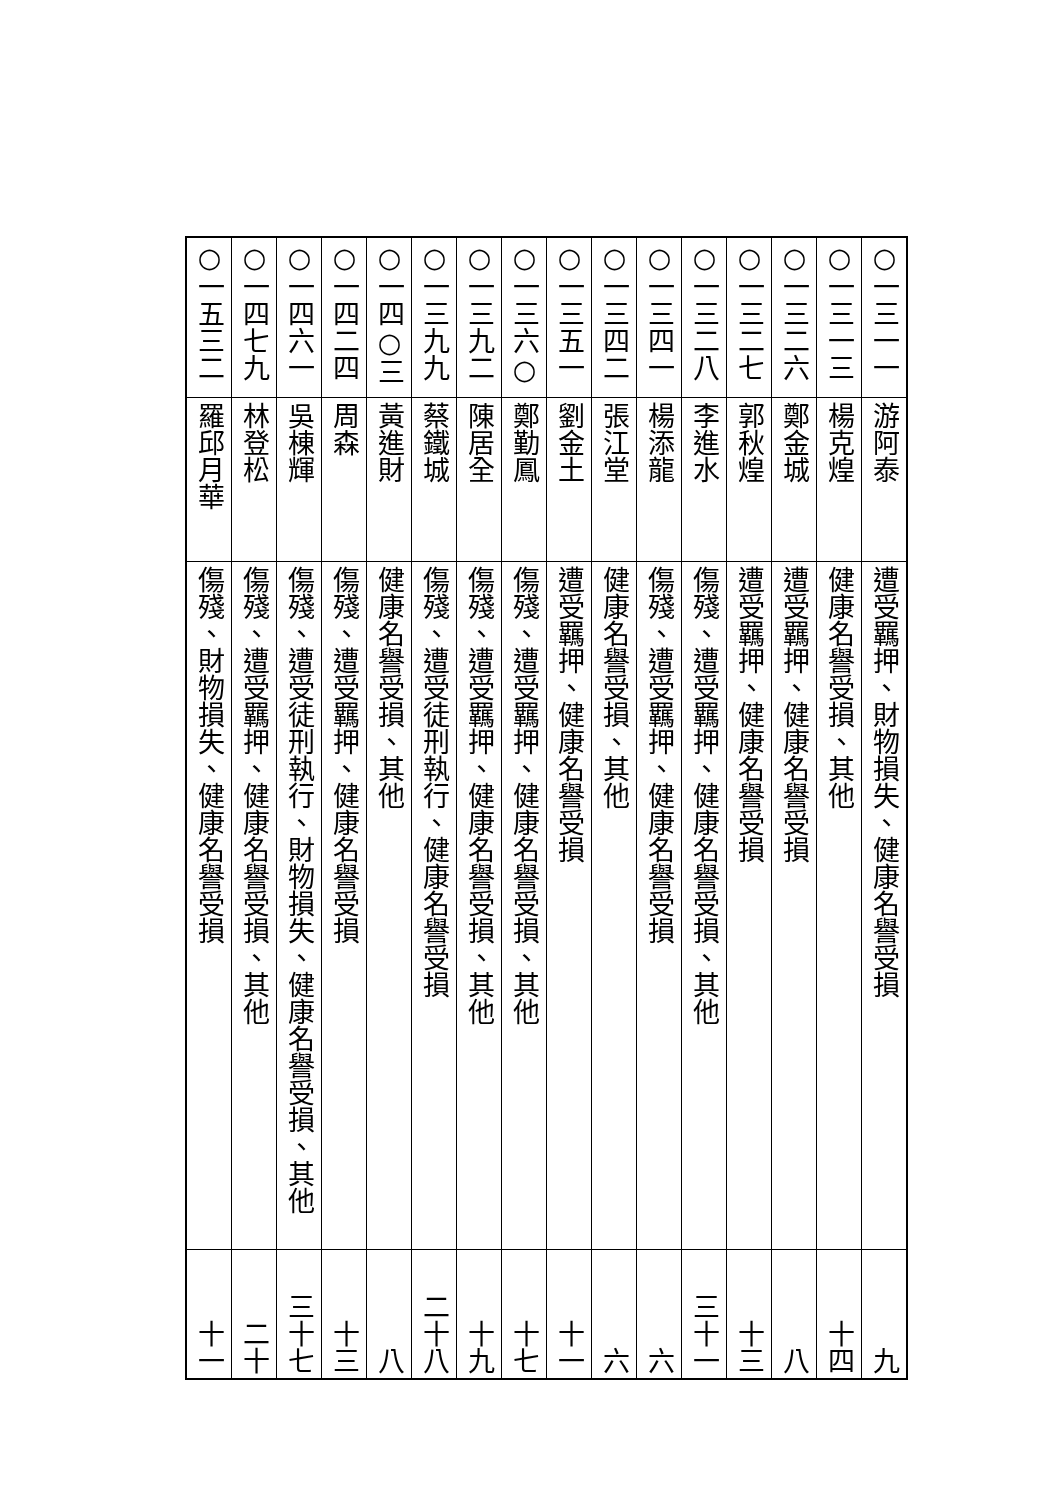| ○一三一一 | 游阿泰 | 遭受羈押、財物損失、健康名譽受損 | 九 |
| ○一三一三 | 楊克煌 | 健康名譽受損、其他 | 十四 |
| ○一三二六 | 鄭金城 | 遭受羈押、健康名譽受損 | 八 |
| ○一三二七 | 郭秋煌 | 遭受羈押、健康名譽受損 | 十三 |
| ○一三二八 | 李進水 | 傷殘、遭受羈押、健康名譽受損、其他 | 三十一 |
| ○一三四一 | 楊添龍 | 傷殘、遭受羈押、健康名譽受損 | 六 |
| ○一三四二 | 張江堂 | 健康名譽受損、其他 | 六 |
| ○一三五一 | 劉金土 | 遭受羈押、健康名譽受損 | 十一 |
| ○一三六○ | 鄭勤鳳 | 傷殘、遭受羈押、健康名譽受損、其他 | 十七 |
| ○一三九二 | 陳居全 | 傷殘、遭受羈押、健康名譽受損、其他 | 十九 |
| ○一三九九 | 蔡鐵城 | 傷殘、遭受徒刑執行、健康名譽受損 | 二十八 |
| ○一四○三 | 黃進財 | 健康名譽受損、其他 | 八 |
| ○一四二四 | 周森 | 傷殘、遭受羈押、健康名譽受損 | 十三 |
| ○一四六一 | 吳棟輝 | 傷殘、遭受徒刑執行、財物損失、健康名譽受損、其他 | 三十七 |
| ○一四七九 | 林登松 | 傷殘、遭受羈押、健康名譽受損、其他 | 二十 |
| ○一五三二 | 羅邱月華 | 傷殘、財物損失、健康名譽受損 | 十一 |